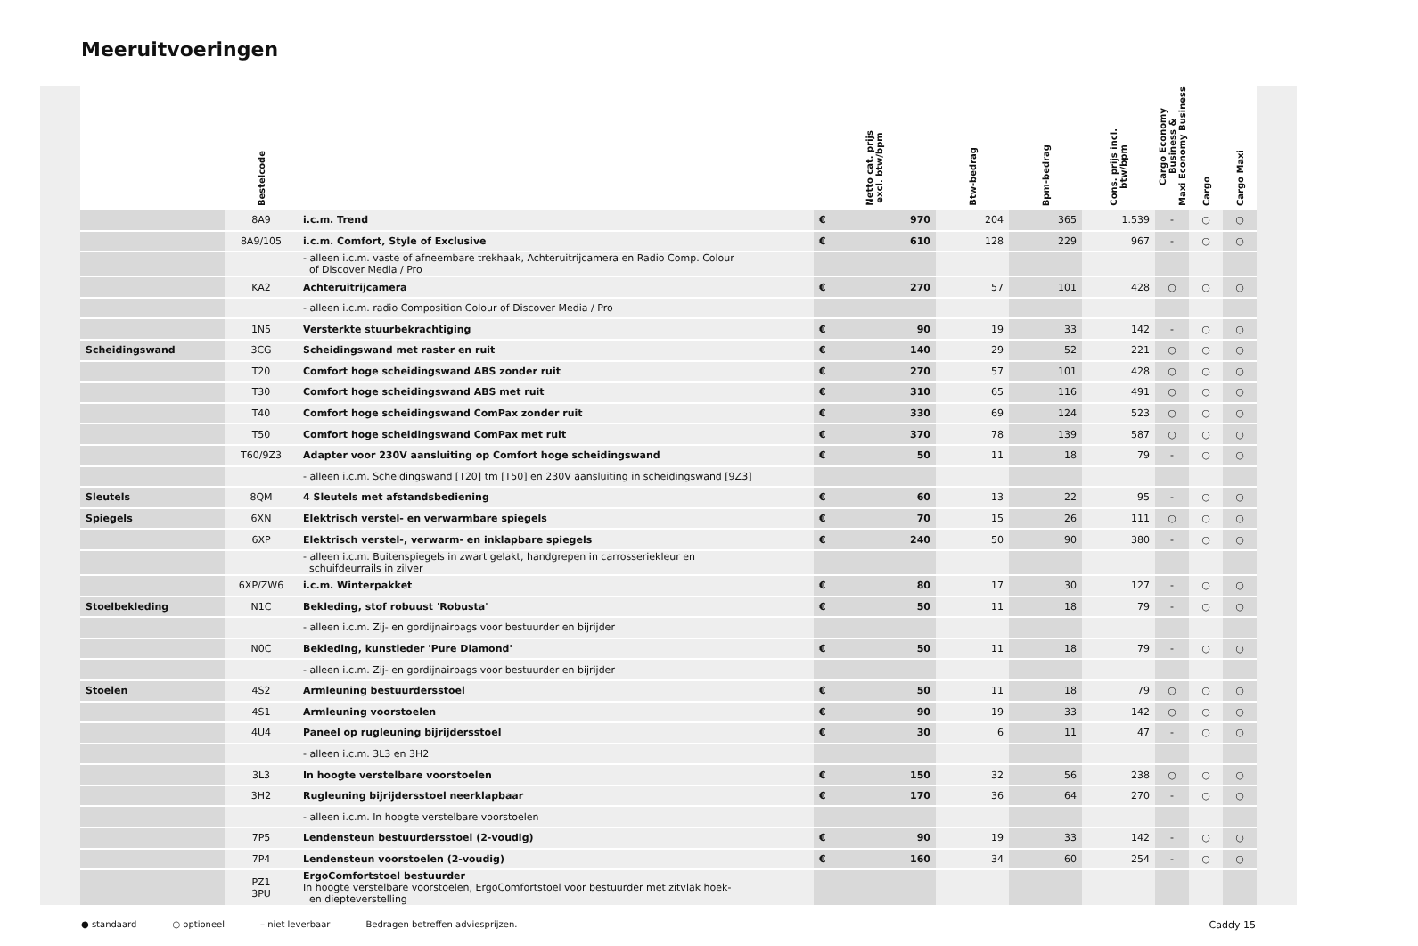Meeruitvoeringen
| | Bestelcode | | Netto cat. prijs excl. btw/bpm | | Btw-bedrag | Bpm-bedrag | Cons. prijs incl. btw/bpm | Cargo Economy Business & Maxi Economy Business | Cargo | Cargo Maxi |
| --- | --- | --- | --- | --- | --- | --- | --- | --- | --- | --- |
| | 8A9 | i.c.m. Trend | € | 970 | 204 | 365 | 1.539 | - | ○ | ○ |
| | 8A9/105 | i.c.m. Comfort, Style of Exclusive | € | 610 | 128 | 229 | 967 | - | ○ | ○ |
| | | - alleen i.c.m. vaste of afneembare trekhaak, Achteruitrijcamera en Radio Comp. Colour of Discover Media / Pro | | | | | | | | |
| | KA2 | Achteruitrijcamera | € | 270 | 57 | 101 | 428 | ○ | ○ | ○ |
| | | - alleen i.c.m. radio Composition Colour of Discover Media / Pro | | | | | | | | |
| | 1N5 | Versterkte stuurbekrachtiging | € | 90 | 19 | 33 | 142 | - | ○ | ○ |
| Scheidingswand | 3CG | Scheidingswand met raster en ruit | € | 140 | 29 | 52 | 221 | ○ | ○ | ○ |
| | T20 | Comfort hoge scheidingswand ABS zonder ruit | € | 270 | 57 | 101 | 428 | ○ | ○ | ○ |
| | T30 | Comfort hoge scheidingswand ABS met ruit | € | 310 | 65 | 116 | 491 | ○ | ○ | ○ |
| | T40 | Comfort hoge scheidingswand ComPax zonder ruit | € | 330 | 69 | 124 | 523 | ○ | ○ | ○ |
| | T50 | Comfort hoge scheidingswand ComPax met ruit | € | 370 | 78 | 139 | 587 | ○ | ○ | ○ |
| | T60/9Z3 | Adapter voor 230V aansluiting op Comfort hoge scheidingswand | € | 50 | 11 | 18 | 79 | - | ○ | ○ |
| | | - alleen i.c.m. Scheidingswand [T20] tm [T50] en 230V aansluiting in scheidingswand [9Z3] | | | | | | | | |
| Sleutels | 8QM | 4 Sleutels met afstandsbediening | € | 60 | 13 | 22 | 95 | - | ○ | ○ |
| Spiegels | 6XN | Elektrisch verstel- en verwarmbare spiegels | € | 70 | 15 | 26 | 111 | ○ | ○ | ○ |
| | 6XP | Elektrisch verstel-, verwarm- en inklapbare spiegels | € | 240 | 50 | 90 | 380 | - | ○ | ○ |
| | | - alleen i.c.m. Buitenspiegels in zwart gelakt, handgrepen in carrosseriekleur en schuifdeurrails in zilver | | | | | | | | |
| | 6XP/ZW6 | i.c.m. Winterpakket | € | 80 | 17 | 30 | 127 | - | ○ | ○ |
| Stoelbekleding | N1C | Bekleding, stof robuust 'Robusta' | € | 50 | 11 | 18 | 79 | - | ○ | ○ |
| | | - alleen i.c.m. Zij- en gordijnairbags voor bestuurder en bijrijder | | | | | | | | |
| | N0C | Bekleding, kunstleder 'Pure Diamond' | € | 50 | 11 | 18 | 79 | - | ○ | ○ |
| | | - alleen i.c.m. Zij- en gordijnairbags voor bestuurder en bijrijder | | | | | | | | |
| Stoelen | 4S2 | Armleuning bestuurdersstoel | € | 50 | 11 | 18 | 79 | ○ | ○ | ○ |
| | 4S1 | Armleuning voorstoelen | € | 90 | 19 | 33 | 142 | ○ | ○ | ○ |
| | 4U4 | Paneel op rugleuning bijrijdersstoel | € | 30 | 6 | 11 | 47 | - | ○ | ○ |
| | | - alleen i.c.m. 3L3 en 3H2 | | | | | | | | |
| | 3L3 | In hoogte verstelbare voorstoelen | € | 150 | 32 | 56 | 238 | ○ | ○ | ○ |
| | 3H2 | Rugleuning bijrijdersstoel neerklapbaar | € | 170 | 36 | 64 | 270 | - | ○ | ○ |
| | | - alleen i.c.m. In hoogte verstelbare voorstoelen | | | | | | | | |
| | 7P5 | Lendensteun bestuurdersstoel (2-voudig) | € | 90 | 19 | 33 | 142 | - | ○ | ○ |
| | 7P4 | Lendensteun voorstoelen (2-voudig) | € | 160 | 34 | 60 | 254 | - | ○ | ○ |
| | PZ1 3PU | ErgoComfortstoel bestuurder In hoogte verstelbare voorstoelen, ErgoComfortstoel voor bestuurder met zitvlak hoek- en diepteverstelling | | | | | | | | |
● standaard ○ optioneel – niet leverbaar Bedragen betreffen adviesprijzen. Caddy 15